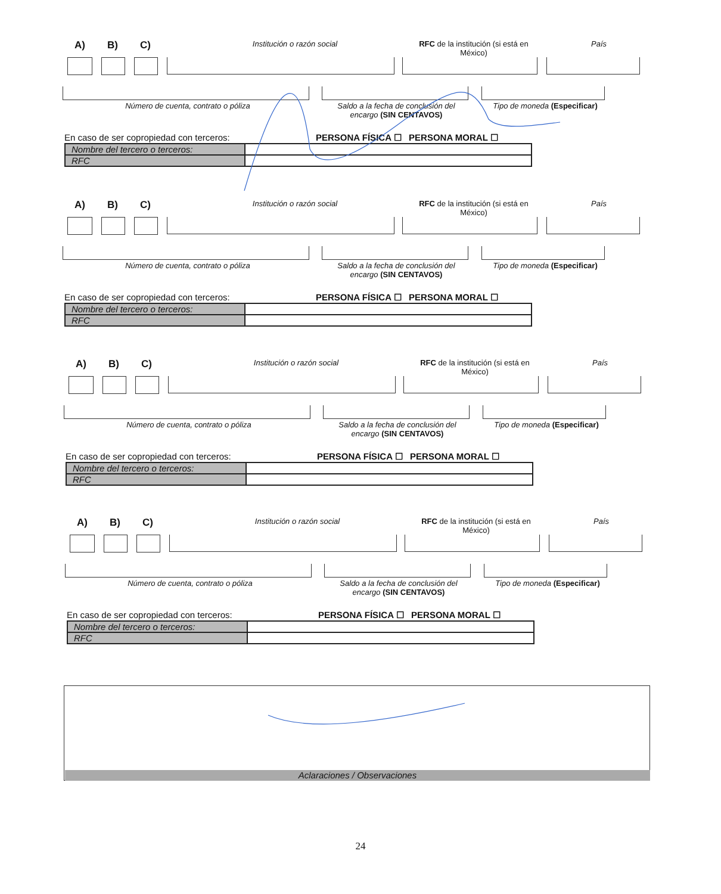A) B) C) Institución o razón social RFC de la institución (si está en México) País
Número de cuenta, contrato o póliza Saldo a la fecha de conclusión del encargo (SIN CENTAVOS) Tipo de moneda (Especificar)
En caso de ser copropiedad con terceros: PERSONA FÍSICA ☐ PERSONA MORAL ☐
| Nombre del tercero o terceros: | |
| RFC | |
A) B) C) Institución o razón social RFC de la institución (si está en México) País
Número de cuenta, contrato o póliza Saldo a la fecha de conclusión del encargo (SIN CENTAVOS) Tipo de moneda (Especificar)
En caso de ser copropiedad con terceros: PERSONA FÍSICA ☐ PERSONA MORAL ☐
| Nombre del tercero o terceros: | |
| RFC | |
A) B) C) Institución o razón social RFC de la institución (si está en México) País
Número de cuenta, contrato o póliza Saldo a la fecha de conclusión del encargo (SIN CENTAVOS) Tipo de moneda (Especificar)
En caso de ser copropiedad con terceros: PERSONA FÍSICA ☐ PERSONA MORAL ☐
| Nombre del tercero o terceros: | |
| RFC | |
A) B) C) Institución o razón social RFC de la institución (si está en México) País
Número de cuenta, contrato o póliza Saldo a la fecha de conclusión del encargo (SIN CENTAVOS) Tipo de moneda (Especificar)
En caso de ser copropiedad con terceros: PERSONA FÍSICA ☐ PERSONA MORAL ☐
| Nombre del tercero o terceros: | |
| RFC | |
Aclaraciones / Observaciones
24